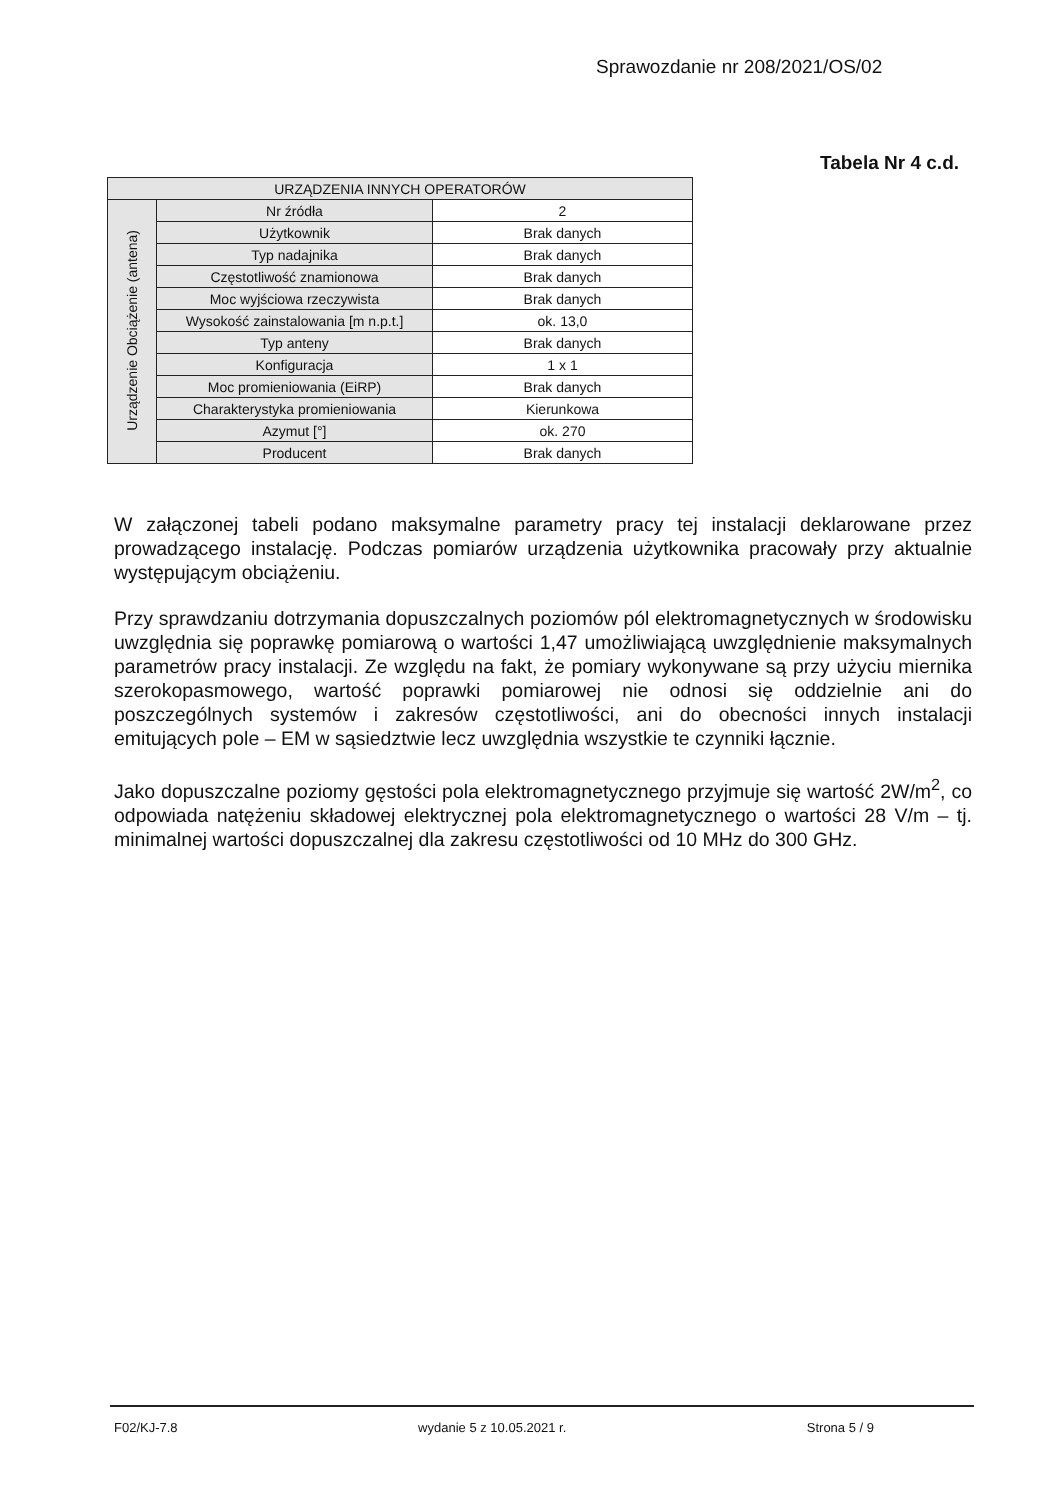Sprawozdanie nr 208/2021/OS/02
Tabela Nr 4 c.d.
| URZĄDZENIA INNYCH OPERATORÓW | | |
| --- | --- | --- |
| Urządzenie Obciążenie (antena) | Nr źródła | 2 |
| | Użytkownik | Brak danych |
| | Typ nadajnika | Brak danych |
| | Częstotliwość znamionowa | Brak danych |
| | Moc wyjściowa rzeczywista | Brak danych |
| | Wysokość zainstalowania [m n.p.t.] | ok. 13,0 |
| | Typ anteny | Brak danych |
| | Konfiguracja | 1 x 1 |
| | Moc promieniowania (EiRP) | Brak danych |
| | Charakterystyka promieniowania | Kierunkowa |
| | Azymut [°] | ok. 270 |
| | Producent | Brak danych |
W załączonej tabeli podano maksymalne parametry pracy tej instalacji deklarowane przez prowadzącego instalację. Podczas pomiarów urządzenia użytkownika pracowały przy aktualnie występującym obciążeniu.
Przy sprawdzaniu dotrzymania dopuszczalnych poziomów pól elektromagnetycznych w środowisku uwzględnia się poprawkę pomiarową o wartości 1,47 umożliwiającą uwzględnienie maksymalnych parametrów pracy instalacji. Ze względu na fakt, że pomiary wykonywane są przy użyciu miernika szerokopasmowego, wartość poprawki pomiarowej nie odnosi się oddzielnie ani do poszczególnych systemów i zakresów częstotliwości, ani do obecności innych instalacji emitujących pole – EM w sąsiedztwie lecz uwzględnia wszystkie te czynniki łącznie.
Jako dopuszczalne poziomy gęstości pola elektromagnetycznego przyjmuje się wartość 2W/m<sup>2</sup>, co odpowiada natężeniu składowej elektrycznej pola elektromagnetycznego o wartości 28 V/m – tj. minimalnej wartości dopuszczalnej dla zakresu częstotliwości od 10 MHz do 300 GHz.
F02/KJ-7.8 wydanie 5 z 10.05.2021 r. Strona 5 / 9